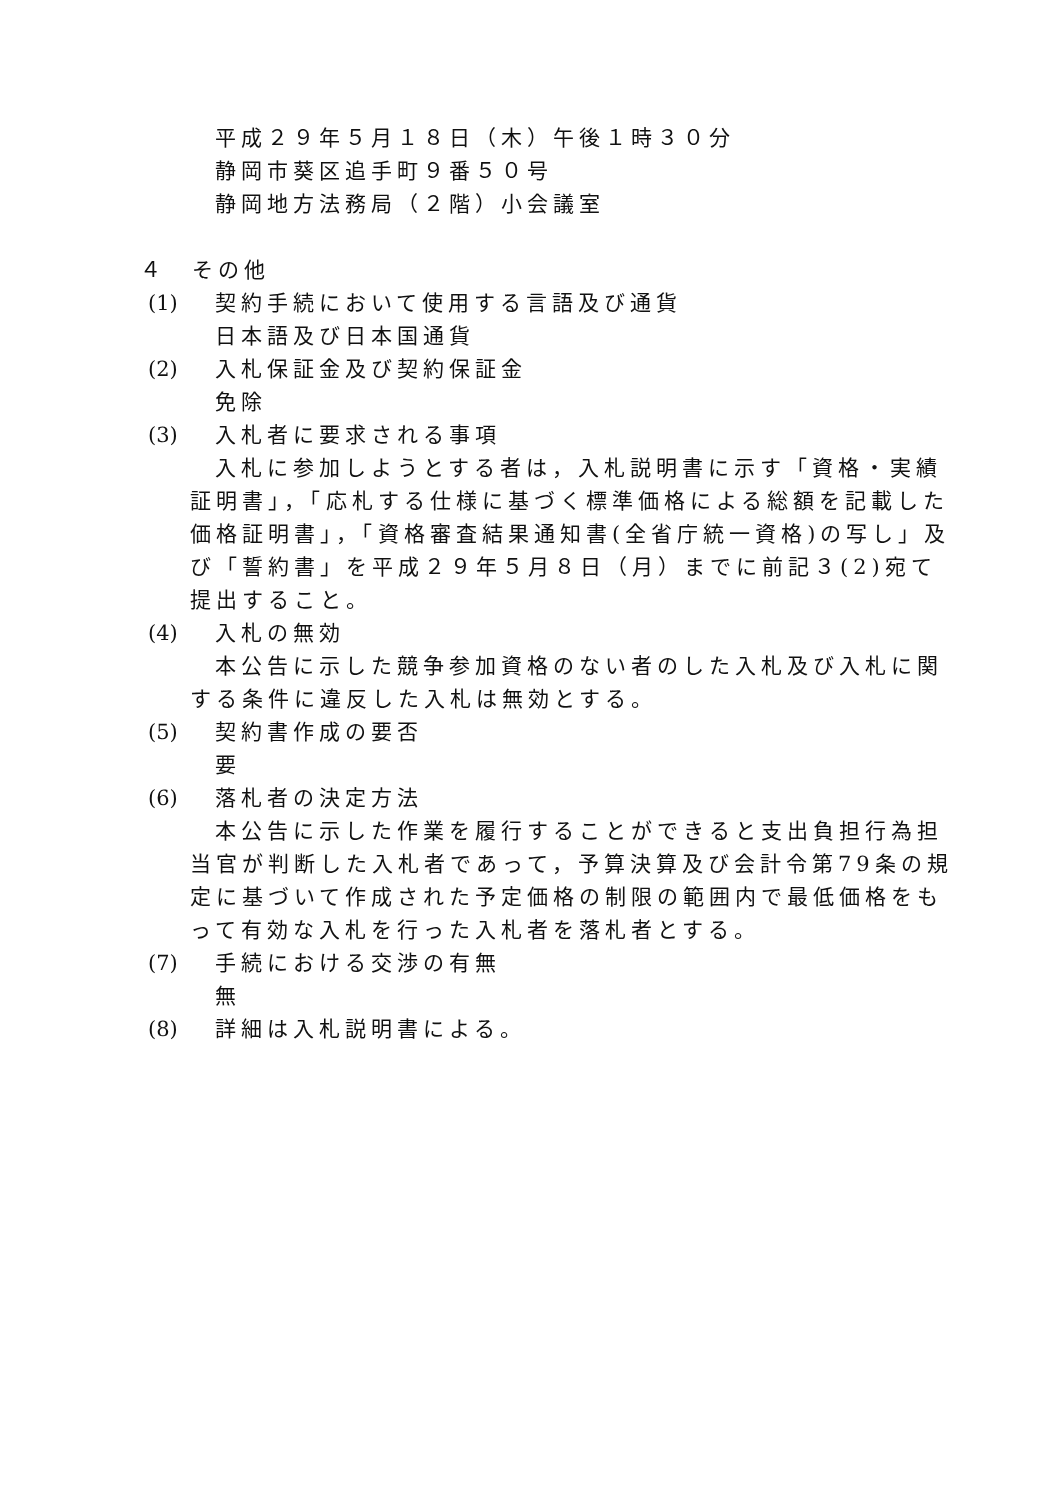平成２９年５月１８日（木）午後１時３０分
静岡市葵区追手町９番５０号
静岡地方法務局（２階）小会議室
４　その他
(1) 契約手続において使用する言語及び通貨
日本語及び日本国通貨
(2) 入札保証金及び契約保証金
免除
(3) 入札者に要求される事項
入札に参加しようとする者は，入札説明書に示す「資格・実績証明書」，「応札する仕様に基づく標準価格による総額を記載した価格証明書」，「資格審査結果通知書(全省庁統一資格)の写し」及び「誓約書」を平成２９年５月８日（月）までに前記３(2)宛て提出すること。
(4) 入札の無効
本公告に示した競争参加資格のない者のした入札及び入札に関する条件に違反した入札は無効とする。
(5) 契約書作成の要否
要
(6) 落札者の決定方法
本公告に示した作業を履行することができると支出負担行為担当官が判断した入札者であって，予算決算及び会計令第79条の規定に基づいて作成された予定価格の制限の範囲内で最低価格をもって有効な入札を行った入札者を落札者とする。
(7) 手続における交渉の有無
無
(8) 詳細は入札説明書による。